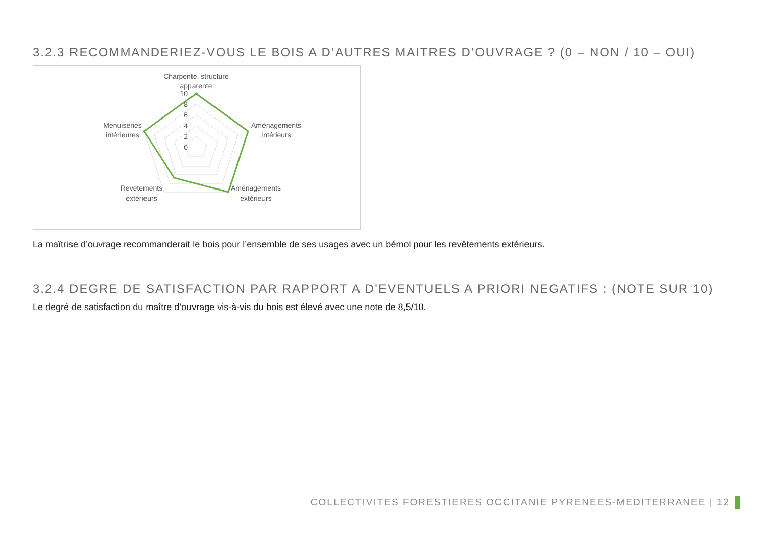3.2.3 RECOMMANDERIEZ-VOUS LE BOIS A D’AUTRES MAITRES D’OUVRAGE ? (0 – NON / 10 – OUI)
Charpente, structure
apparente
10
8
6
4
2
0
Aménagements
intérieurs
Menuiseries
intérieures
Revetements
extérieurs
Aménagements
extérieurs
La maîtrise d’ouvrage recommanderait le bois pour l’ensemble de ses usages avec un bémol pour les revêtements extérieurs.
3.2.4 DEGRE DE SATISFACTION PAR RAPPORT A D’EVENTUELS A PRIORI NEGATIFS : (NOTE SUR 10)
Le degré de satisfaction du maître d’ouvrage vis-à-vis du bois est élevé avec une note de 8,5/10.
COLLECTIVITES FORESTIERES OCCITANIE PYRENEES-MEDITERRANEE | 12